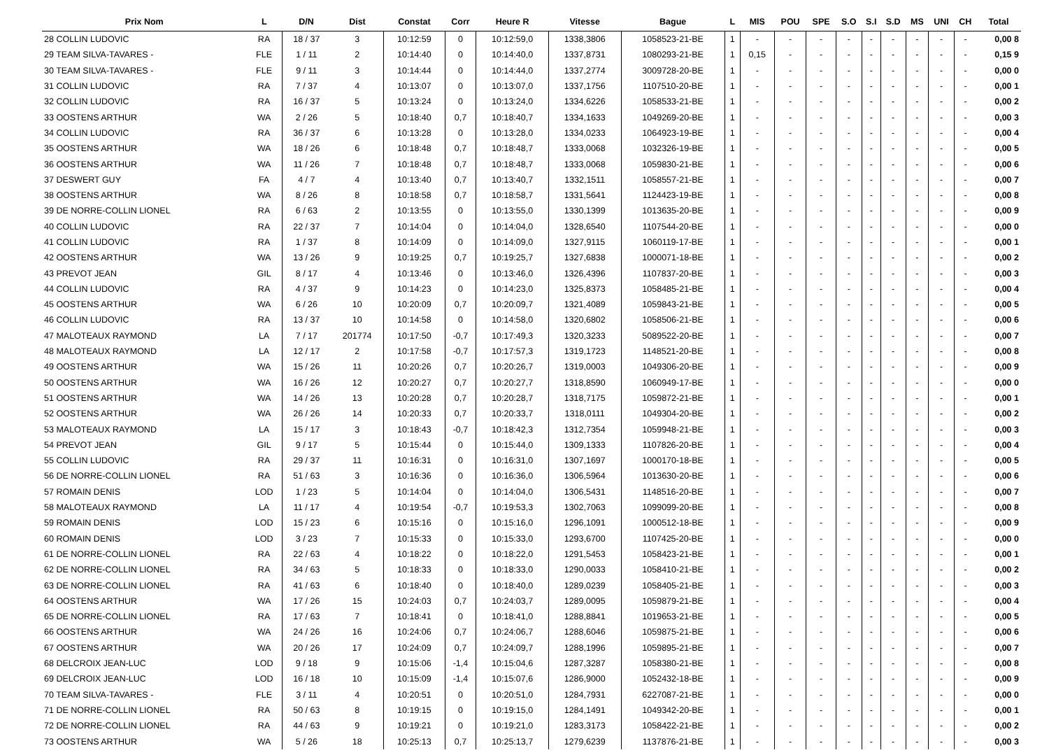| Prix Nom | L | D/N | Dist | Constat | Corr | Heure R | Vitesse | Bague | L | MIS | POU | SPE | S.O | S.I | S.D | MS | UNI | CH | Total |
| --- | --- | --- | --- | --- | --- | --- | --- | --- | --- | --- | --- | --- | --- | --- | --- | --- | --- | --- | --- |
| 28 COLLIN LUDOVIC | RA | 18 / 37 | 3 | 10:12:59 | 0 | 10:12:59,0 | 1338,3806 | 1058523-21-BE | 1 | - | - | - | - | - | - | - | - | - | 0,00 8 |
| 29 TEAM SILVA-TAVARES - | FLE | 1 / 11 | 2 | 10:14:40 | 0 | 10:14:40,0 | 1337,8731 | 1080293-21-BE | 1 | 0,15 | - | - | - | - | - | - | - | - | 0,15 9 |
| 30 TEAM SILVA-TAVARES - | FLE | 9 / 11 | 3 | 10:14:44 | 0 | 10:14:44,0 | 1337,2774 | 3009728-20-BE | 1 | - | - | - | - | - | - | - | - | - | 0,00 0 |
| 31 COLLIN LUDOVIC | RA | 7 / 37 | 4 | 10:13:07 | 0 | 10:13:07,0 | 1337,1756 | 1107510-20-BE | 1 | - | - | - | - | - | - | - | - | - | 0,00 1 |
| 32 COLLIN LUDOVIC | RA | 16 / 37 | 5 | 10:13:24 | 0 | 10:13:24,0 | 1334,6226 | 1058533-21-BE | 1 | - | - | - | - | - | - | - | - | - | 0,00 2 |
| 33 OOSTENS ARTHUR | WA | 2 / 26 | 5 | 10:18:40 | 0,7 | 10:18:40,7 | 1334,1633 | 1049269-20-BE | 1 | - | - | - | - | - | - | - | - | - | 0,00 3 |
| 34 COLLIN LUDOVIC | RA | 36 / 37 | 6 | 10:13:28 | 0 | 10:13:28,0 | 1334,0233 | 1064923-19-BE | 1 | - | - | - | - | - | - | - | - | - | 0,00 4 |
| 35 OOSTENS ARTHUR | WA | 18 / 26 | 6 | 10:18:48 | 0,7 | 10:18:48,7 | 1333,0068 | 1032326-19-BE | 1 | - | - | - | - | - | - | - | - | - | 0,00 5 |
| 36 OOSTENS ARTHUR | WA | 11 / 26 | 7 | 10:18:48 | 0,7 | 10:18:48,7 | 1333,0068 | 1059830-21-BE | 1 | - | - | - | - | - | - | - | - | - | 0,00 6 |
| 37 DESWERT GUY | FA | 4 / 7 | 4 | 10:13:40 | 0,7 | 10:13:40,7 | 1332,1511 | 1058557-21-BE | 1 | - | - | - | - | - | - | - | - | - | 0,00 7 |
| 38 OOSTENS ARTHUR | WA | 8 / 26 | 8 | 10:18:58 | 0,7 | 10:18:58,7 | 1331,5641 | 1124423-19-BE | 1 | - | - | - | - | - | - | - | - | - | 0,00 8 |
| 39 DE NORRE-COLLIN LIONEL | RA | 6 / 63 | 2 | 10:13:55 | 0 | 10:13:55,0 | 1330,1399 | 1013635-20-BE | 1 | - | - | - | - | - | - | - | - | - | 0,00 9 |
| 40 COLLIN LUDOVIC | RA | 22 / 37 | 7 | 10:14:04 | 0 | 10:14:04,0 | 1328,6540 | 1107544-20-BE | 1 | - | - | - | - | - | - | - | - | - | 0,00 0 |
| 41 COLLIN LUDOVIC | RA | 1 / 37 | 8 | 10:14:09 | 0 | 10:14:09,0 | 1327,9115 | 1060119-17-BE | 1 | - | - | - | - | - | - | - | - | - | 0,00 1 |
| 42 OOSTENS ARTHUR | WA | 13 / 26 | 9 | 10:19:25 | 0,7 | 10:19:25,7 | 1327,6838 | 1000071-18-BE | 1 | - | - | - | - | - | - | - | - | - | 0,00 2 |
| 43 PREVOT JEAN | GIL | 8 / 17 | 4 | 10:13:46 | 0 | 10:13:46,0 | 1326,4396 | 1107837-20-BE | 1 | - | - | - | - | - | - | - | - | - | 0,00 3 |
| 44 COLLIN LUDOVIC | RA | 4 / 37 | 9 | 10:14:23 | 0 | 10:14:23,0 | 1325,8373 | 1058485-21-BE | 1 | - | - | - | - | - | - | - | - | - | 0,00 4 |
| 45 OOSTENS ARTHUR | WA | 6 / 26 | 10 | 10:20:09 | 0,7 | 10:20:09,7 | 1321,4089 | 1059843-21-BE | 1 | - | - | - | - | - | - | - | - | - | 0,00 5 |
| 46 COLLIN LUDOVIC | RA | 13 / 37 | 10 | 10:14:58 | 0 | 10:14:58,0 | 1320,6802 | 1058506-21-BE | 1 | - | - | - | - | - | - | - | - | - | 0,00 6 |
| 47 MALOTEAUX RAYMOND | LA | 7 / 17 | 201774 | 10:17:50 | -0,7 | 10:17:49,3 | 1320,3233 | 5089522-20-BE | 1 | - | - | - | - | - | - | - | - | - | 0,00 7 |
| 48 MALOTEAUX RAYMOND | LA | 12 / 17 | 2 | 10:17:58 | -0,7 | 10:17:57,3 | 1319,1723 | 1148521-20-BE | 1 | - | - | - | - | - | - | - | - | - | 0,00 8 |
| 49 OOSTENS ARTHUR | WA | 15 / 26 | 11 | 10:20:26 | 0,7 | 10:20:26,7 | 1319,0003 | 1049306-20-BE | 1 | - | - | - | - | - | - | - | - | - | 0,00 9 |
| 50 OOSTENS ARTHUR | WA | 16 / 26 | 12 | 10:20:27 | 0,7 | 10:20:27,7 | 1318,8590 | 1060949-17-BE | 1 | - | - | - | - | - | - | - | - | - | 0,00 0 |
| 51 OOSTENS ARTHUR | WA | 14 / 26 | 13 | 10:20:28 | 0,7 | 10:20:28,7 | 1318,7175 | 1059872-21-BE | 1 | - | - | - | - | - | - | - | - | - | 0,00 1 |
| 52 OOSTENS ARTHUR | WA | 26 / 26 | 14 | 10:20:33 | 0,7 | 10:20:33,7 | 1318,0111 | 1049304-20-BE | 1 | - | - | - | - | - | - | - | - | - | 0,00 2 |
| 53 MALOTEAUX RAYMOND | LA | 15 / 17 | 3 | 10:18:43 | -0,7 | 10:18:42,3 | 1312,7354 | 1059948-21-BE | 1 | - | - | - | - | - | - | - | - | - | 0,00 3 |
| 54 PREVOT JEAN | GIL | 9 / 17 | 5 | 10:15:44 | 0 | 10:15:44,0 | 1309,1333 | 1107826-20-BE | 1 | - | - | - | - | - | - | - | - | - | 0,00 4 |
| 55 COLLIN LUDOVIC | RA | 29 / 37 | 11 | 10:16:31 | 0 | 10:16:31,0 | 1307,1697 | 1000170-18-BE | 1 | - | - | - | - | - | - | - | - | - | 0,00 5 |
| 56 DE NORRE-COLLIN LIONEL | RA | 51 / 63 | 3 | 10:16:36 | 0 | 10:16:36,0 | 1306,5964 | 1013630-20-BE | 1 | - | - | - | - | - | - | - | - | - | 0,00 6 |
| 57 ROMAIN DENIS | LOD | 1 / 23 | 5 | 10:14:04 | 0 | 10:14:04,0 | 1306,5431 | 1148516-20-BE | 1 | - | - | - | - | - | - | - | - | - | 0,00 7 |
| 58 MALOTEAUX RAYMOND | LA | 11 / 17 | 4 | 10:19:54 | -0,7 | 10:19:53,3 | 1302,7063 | 1099099-20-BE | 1 | - | - | - | - | - | - | - | - | - | 0,00 8 |
| 59 ROMAIN DENIS | LOD | 15 / 23 | 6 | 10:15:16 | 0 | 10:15:16,0 | 1296,1091 | 1000512-18-BE | 1 | - | - | - | - | - | - | - | - | - | 0,00 9 |
| 60 ROMAIN DENIS | LOD | 3 / 23 | 7 | 10:15:33 | 0 | 10:15:33,0 | 1293,6700 | 1107425-20-BE | 1 | - | - | - | - | - | - | - | - | - | 0,00 0 |
| 61 DE NORRE-COLLIN LIONEL | RA | 22 / 63 | 4 | 10:18:22 | 0 | 10:18:22,0 | 1291,5453 | 1058423-21-BE | 1 | - | - | - | - | - | - | - | - | - | 0,00 1 |
| 62 DE NORRE-COLLIN LIONEL | RA | 34 / 63 | 5 | 10:18:33 | 0 | 10:18:33,0 | 1290,0033 | 1058410-21-BE | 1 | - | - | - | - | - | - | - | - | - | 0,00 2 |
| 63 DE NORRE-COLLIN LIONEL | RA | 41 / 63 | 6 | 10:18:40 | 0 | 10:18:40,0 | 1289,0239 | 1058405-21-BE | 1 | - | - | - | - | - | - | - | - | - | 0,00 3 |
| 64 OOSTENS ARTHUR | WA | 17 / 26 | 15 | 10:24:03 | 0,7 | 10:24:03,7 | 1289,0095 | 1059879-21-BE | 1 | - | - | - | - | - | - | - | - | - | 0,00 4 |
| 65 DE NORRE-COLLIN LIONEL | RA | 17 / 63 | 7 | 10:18:41 | 0 | 10:18:41,0 | 1288,8841 | 1019653-21-BE | 1 | - | - | - | - | - | - | - | - | - | 0,00 5 |
| 66 OOSTENS ARTHUR | WA | 24 / 26 | 16 | 10:24:06 | 0,7 | 10:24:06,7 | 1288,6046 | 1059875-21-BE | 1 | - | - | - | - | - | - | - | - | - | 0,00 6 |
| 67 OOSTENS ARTHUR | WA | 20 / 26 | 17 | 10:24:09 | 0,7 | 10:24:09,7 | 1288,1996 | 1059895-21-BE | 1 | - | - | - | - | - | - | - | - | - | 0,00 7 |
| 68 DELCROIX JEAN-LUC | LOD | 9 / 18 | 9 | 10:15:06 | -1,4 | 10:15:04,6 | 1287,3287 | 1058380-21-BE | 1 | - | - | - | - | - | - | - | - | - | 0,00 8 |
| 69 DELCROIX JEAN-LUC | LOD | 16 / 18 | 10 | 10:15:09 | -1,4 | 10:15:07,6 | 1286,9000 | 1052432-18-BE | 1 | - | - | - | - | - | - | - | - | - | 0,00 9 |
| 70 TEAM SILVA-TAVARES - | FLE | 3 / 11 | 4 | 10:20:51 | 0 | 10:20:51,0 | 1284,7931 | 6227087-21-BE | 1 | - | - | - | - | - | - | - | - | - | 0,00 0 |
| 71 DE NORRE-COLLIN LIONEL | RA | 50 / 63 | 8 | 10:19:15 | 0 | 10:19:15,0 | 1284,1491 | 1049342-20-BE | 1 | - | - | - | - | - | - | - | - | - | 0,00 1 |
| 72 DE NORRE-COLLIN LIONEL | RA | 44 / 63 | 9 | 10:19:21 | 0 | 10:19:21,0 | 1283,3173 | 1058422-21-BE | 1 | - | - | - | - | - | - | - | - | - | 0,00 2 |
| 73 OOSTENS ARTHUR | WA | 5 / 26 | 18 | 10:25:13 | 0,7 | 10:25:13,7 | 1279,6239 | 1137876-21-BE | 1 | - | - | - | - | - | - | - | - | - | 0,00 3 |